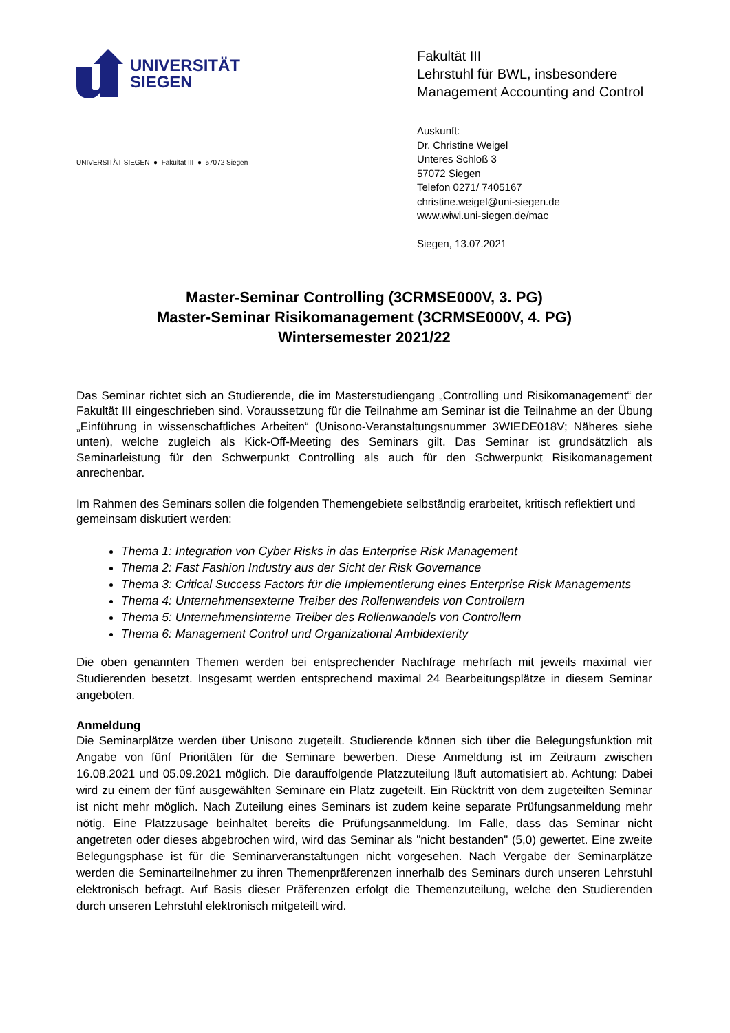UNIVERSITÄT
SIEGEN
Fakultät III
Lehrstuhl für BWL, insbesondere
Management Accounting and Control
UNIVERSITÄT SIEGEN ● Fakultät III ● 57072 Siegen
Auskunft:
Dr. Christine Weigel
Unteres Schloß 3
57072 Siegen
Telefon 0271/ 7405167
christine.weigel@uni-siegen.de
www.wiwi.uni-siegen.de/mac
Siegen, 13.07.2021
Master-Seminar Controlling (3CRMSE000V, 3. PG)
Master-Seminar Risikomanagement (3CRMSE000V, 4. PG)
Wintersemester 2021/22
Das Seminar richtet sich an Studierende, die im Masterstudiengang „Controlling und Risikomanagement“ der Fakultät III eingeschrieben sind. Voraussetzung für die Teilnahme am Seminar ist die Teilnahme an der Übung „Einführung in wissenschaftliches Arbeiten“ (Unisono-Veranstaltungsnummer 3WIEDE018V; Näheres siehe unten), welche zugleich als Kick-Off-Meeting des Seminars gilt. Das Seminar ist grundsätzlich als Seminarleistung für den Schwerpunkt Controlling als auch für den Schwerpunkt Risikomanagement anrechenbar.
Im Rahmen des Seminars sollen die folgenden Themengebiete selbständig erarbeitet, kritisch reflektiert und gemeinsam diskutiert werden:
Thema 1: Integration von Cyber Risks in das Enterprise Risk Management
Thema 2: Fast Fashion Industry aus der Sicht der Risk Governance
Thema 3: Critical Success Factors für die Implementierung eines Enterprise Risk Managements
Thema 4: Unternehmensexterne Treiber des Rollenwandels von Controllern
Thema 5: Unternehmensinterne Treiber des Rollenwandels von Controllern
Thema 6: Management Control und Organizational Ambidexterity
Die oben genannten Themen werden bei entsprechender Nachfrage mehrfach mit jeweils maximal vier Studierenden besetzt. Insgesamt werden entsprechend maximal 24 Bearbeitungsplätze in diesem Seminar angeboten.
Anmeldung
Die Seminarplätze werden über Unisono zugeteilt. Studierende können sich über die Belegungsfunktion mit Angabe von fünf Prioritäten für die Seminare bewerben. Diese Anmeldung ist im Zeitraum zwischen 16.08.2021 und 05.09.2021 möglich. Die darauffolgende Platzzuteilung läuft automatisiert ab. Achtung: Dabei wird zu einem der fünf ausgewählten Seminare ein Platz zugeteilt. Ein Rücktritt von dem zugeteilten Seminar ist nicht mehr möglich. Nach Zuteilung eines Seminars ist zudem keine separate Prüfungsanmeldung mehr nötig. Eine Platzzusage beinhaltet bereits die Prüfungsanmeldung. Im Falle, dass das Seminar nicht angetreten oder dieses abgebrochen wird, wird das Seminar als "nicht bestanden" (5,0) gewertet. Eine zweite Belegungsphase ist für die Seminarveranstaltungen nicht vorgesehen. Nach Vergabe der Seminarplätze werden die Seminarteilnehmer zu ihren Themenpräferenzen innerhalb des Seminars durch unseren Lehrstuhl elektronisch befragt. Auf Basis dieser Präferenzen erfolgt die Themenzuteilung, welche den Studierenden durch unseren Lehrstuhl elektronisch mitgeteilt wird.